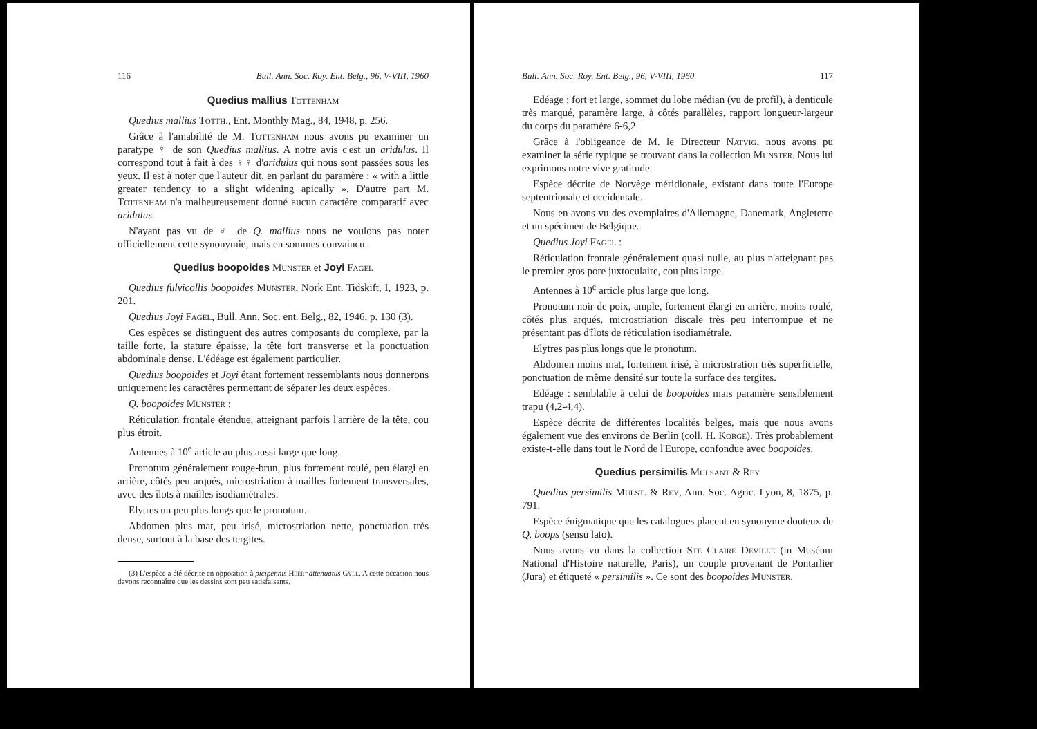116 Bull. Ann. Soc. Roy. Ent. Belg., 96, V-VIII, 1960
Quedius mallius Tottenham
Quedius mallius Totth., Ent. Monthly Mag., 84, 1948, p. 256.
Grâce à l'amabilité de M. Tottenham nous avons pu examiner un paratype ♀ de son Quedius mallius. A notre avis c'est un aridulus. Il correspond tout à fait à des ♀♀ d'aridulus qui nous sont passées sous les yeux. Il est à noter que l'auteur dit, en parlant du paramère : « with a little greater tendency to a slight widening apically ». D'autre part M. Tottenham n'a malheureusement donné aucun caractère comparatif avec aridulus.
N'ayant pas vu de ♂ de Q. mallius nous ne voulons pas noter officiellement cette synonymie, mais en sommes convaincu.
Quedius boopoides Munster et Joyi Fagel
Quedius fulvicollis boopoides Munster, Nork Ent. Tidskift, I, 1923, p. 201.
Quedius Joyi Fagel, Bull. Ann. Soc. ent. Belg., 82, 1946, p. 130 (3).
Ces espèces se distinguent des autres composants du complexe, par la taille forte, la stature épaisse, la tête fort transverse et la ponctuation abdominale dense. L'édéage est également particulier.
Quedius boopoides et Joyi étant fortement ressemblants nous donnerons uniquement les caractères permettant de séparer les deux espèces.
Q. boopoides Munster :
Réticulation frontale étendue, atteignant parfois l'arrière de la tête, cou plus étroit.
Antennes à 10<sup>e</sup> article au plus aussi large que long.
Pronotum généralement rouge-brun, plus fortement roulé, peu élargi en arrière, côtés peu arqués, microstriation à mailles fortement transversales, avec des îlots à mailles isodiamétrales.
Elytres un peu plus longs que le pronotum.
Abdomen plus mat, peu irisé, microstriation nette, ponctuation très dense, surtout à la base des tergites.
(3) L'espèce a été décrite en opposition à picipennis Heer=attenuatus Gyll. A cette occasion nous devons reconnaître que les dessins sont peu satisfaisants.
Bull. Ann. Soc. Roy. Ent. Belg., 96, V-VIII, 1960 117
Edéage : fort et large, sommet du lobe médian (vu de profil), à denticule très marqué, paramère large, à côtés parallèles, rapport longueur-largeur du corps du paramère 6-6,2.
Grâce à l'obligeance de M. le Directeur Natvig, nous avons pu examiner la série typique se trouvant dans la collection Munster. Nous lui exprimons notre vive gratitude.
Espèce décrite de Norvège méridionale, existant dans toute l'Europe septentrionale et occidentale.
Nous en avons vu des exemplaires d'Allemagne, Danemark, Angleterre et un spécimen de Belgique.
Quedius Joyi Fagel :
Réticulation frontale généralement quasi nulle, au plus n'atteignant pas le premier gros pore juxtoculaire, cou plus large.
Antennes à 10<sup>e</sup> article plus large que long.
Pronotum noir de poix, ample, fortement élargi en arrière, moins roulé, côtés plus arqués, microstriation discale très peu interrompue et ne présentant pas d'îlots de réticulation isodiamétrale.
Elytres pas plus longs que le pronotum.
Abdomen moins mat, fortement irisé, à microstration très superficielle, ponctuation de même densité sur toute la surface des tergites.
Edéage : semblable à celui de boopoides mais paramère sensiblement trapu (4,2-4,4).
Espèce décrite de différentes localités belges, mais que nous avons également vue des environs de Berlin (coll. H. Korge). Très probablement existe-t-elle dans tout le Nord de l'Europe, confondue avec boopoides.
Quedius persimilis Mulsant & Rey
Quedius persimilis Mulst. & Rey, Ann. Soc. Agric. Lyon, 8, 1875, p. 791.
Espèce énigmatique que les catalogues placent en synonyme douteux de Q. boops (sensu lato).
Nous avons vu dans la collection Ste Claire Deville (in Muséum National d'Histoire naturelle, Paris), un couple provenant de Pontarlier (Jura) et étiqueté « persimilis ». Ce sont des boopoides Munster.